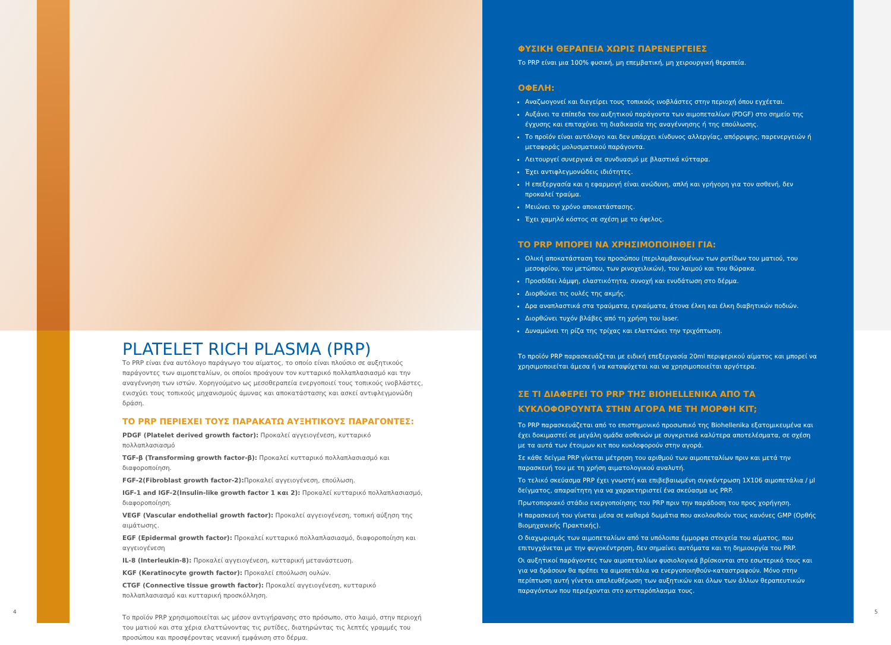PLATELET RICH PLASMA (PRP)
Το PRP είναι ένα αυτόλογο παράγωγο του αίματος, το οποίο είναι πλούσιο σε αυξητικούς παράγοντες των αιμοπεταλίων, οι οποίοι προάγουν τον κυτταρικό πολλαπλασιασμό και την αναγέννηση των ιστών. Χορηγούμενο ως μεσοθεραπεία ενεργοποιεί τους τοπικούς ινοβλάστες, ενισχύει τους τοπικούς μηχανισμούς άμυνας και αποκατάστασης και ασκεί αντιφλεγμονώδη δράση.
ΤΟ PRP ΠΕΡΙΕΧΕΙ ΤΟΥΣ ΠΑΡΑΚΑΤΩ ΑΥΞΗΤΙΚΟΥΣ ΠΑΡΑΓΟΝΤΕΣ:
PDGF (Platelet derived growth factor): Προκαλεί αγγειογένεση, κυτταρικό πολλαπλασιασμό
TGF-β (Transforming growth factor-β): Προκαλεί κυτταρικό πολλαπλασιασμό και διαφοροποίηση.
FGF-2(Fibroblast growth factor-2): Προκαλεί αγγειογένεση, επούλωση.
IGF-1 and IGF-2(Insulin-like growth factor 1 και 2): Προκαλεί κυτταρικό πολλαπλασιασμό, διαφοροποίηση.
VEGF (Vascular endothelial growth factor): Προκαλεί αγγειογένεση, τοπική αύξηση της αιμάτωσης.
EGF (Epidermal growth factor): Προκαλεί κυτταρικό πολλαπλασιασμό, διαφοροποίηση και αγγειογένεση
IL-8 (Interleukin-8): Προκαλεί αγγειογένεση, κυτταρική μετανάστευση.
KGF (Keratinocyte growth factor): Προκαλεί επούλωση ουλών.
CTGF (Connective tissue growth factor): Προκαλεί αγγειογένεση, κυτταρικό πολλαπλασιασμό και κυτταρική προσκόλληση.
Το προϊόν PRP χρησιμοποιείται ως μέσον αντιγήρανσης στο πρόσωπο, στο λαιμό, στην περιοχή του ματιού και στα χέρια ελαττώνοντας τις ρυτίδες, διατηρώντας τις λεπτές γραμμές του προσώπου και προσφέροντας νεανική εμφάνιση στο δέρμα.
4
ΦΥΣΙΚΗ ΘΕΡΑΠΕΙΑ ΧΩΡΙΣ ΠΑΡΕΝΕΡΓΕΙΕΣ
Το PRP είναι μια 100% φυσική, μη επεμβατική, μη χειρουργική θεραπεία.
ΟΦΕΛΗ:
Αναζωογονεί και διεγείρει τους τοπικούς ινοβλάστες στην περιοχή όπου εγχέεται.
Αυξάνει τα επίπεδα του αυξητικού παράγοντα των αιμοπεταλίων (PDGF) στο σημείο της έγχυσης και επιταχύνει τη διαδικασία της αναγέννησης ή της επούλωσης.
Το προϊόν είναι αυτόλογο και δεν υπάρχει κίνδυνος αλλεργίας, απόρριψης, παρενεργειών ή μεταφοράς μολυσματικού παράγοντα.
Λειτουργεί συνεργικά σε συνδυασμό με βλαστικά κύτταρα.
Έχει αντιφλεγμονώδεις ιδιότητες.
Η επεξεργασία και η εφαρμογή είναι ανώδυνη, απλή και γρήγορη για τον ασθενή, δεν προκαλεί τραύμα.
Μειώνει το χρόνο αποκατάστασης.
Έχει χαμηλό κόστος σε σχέση με το όφελος.
ΤΟ PRP ΜΠΟΡΕΙ ΝΑ ΧΡΗΣΙΜΟΠΟΙΗΘΕΙ ΓΙΑ:
Ολική αποκατάσταση του προσώπου (περιλαμβανομένων των ρυτίδων του ματιού, του μεσοφρίου, του μετώπου, των ρινοχειλικών), του λαιμού και του θώρακα.
Προσδίδει λάμψη, ελαστικότητα, συνοχή και ενυδάτωση στο δέρμα.
Διορθώνει τις ουλές της ακμής.
Δρα αναπλαστικά στα τραύματα, εγκαύματα, άτονα έλκη και έλκη διαβητικών ποδιών.
Διορθώνει τυχόν βλάβες από τη χρήση του laser.
Δυναμώνει τη ρίζα της τρίχας και ελαττώνει την τριχόπτωση.
Το προϊόν PRP παρασκευάζεται με ειδική επεξεργασία 20ml περιφερικού αίματος και μπορεί να χρησιμοποιείται άμεσα ή να καταψύχεται και να χρησιμοποιείται αργότερα.
ΣΕ ΤΙ ΔΙΑΦΕΡΕΙ ΤΟ PRP ΤΗΣ BIOHELLENIKA ΑΠΟ ΤΑ ΚΥΚΛΟΦΟΡΟΥΝΤΑ ΣΤΗΝ ΑΓΟΡΑ ΜΕ ΤΗ ΜΟΡΦΗ KIT;
Το PRP παρασκευάζεται από το επιστημονικό προσωπικό της Biohellenika εξατομικευμένα και έχει δοκιμαστεί σε μεγάλη ομάδα ασθενών με συγκριτικά καλύτερα αποτελέσματα, σε σχέση με τα αυτά των έτοιμων κιτ που κυκλοφορούν στην αγορά.
Σε κάθε δείγμα PRP γίνεται μέτρηση του αριθμού των αιμοπεταλίων πριν και μετά την παρασκευή του με τη χρήση αιματολογικού αναλυτή.
Το τελικό σκεύασμα PRP έχει γνωστή και επιβεβαιωμένη συγκέντρωση 1Χ106 αιμοπετάλια / μl δείγματος, απαραίτητη για να χαρακτηριστεί ένα σκεύασμα ως PRP.
Πρωτοποριακό στάδιο ενεργοποίησης του PRP πριν την παράδοση του προς χορήγηση.
Η παρασκευή του γίνεται μέσα σε καθαρά δωμάτια που ακολουθούν τους κανόνες GMP (Ορθής Βιομηχανικής Πρακτικής).
Ο διαχωρισμός των αιμοπεταλίων από τα υπόλοιπα έμμορφα στοιχεία του αίματος, που επιτυγχάνεται με την φυγοκέντρηση, δεν σημαίνει αυτόματα και τη δημιουργία του PRP.
Οι αυξητικοί παράγοντες των αιμοπεταλίων φυσιολογικά βρίσκονται στο εσωτερικό τους και για να δράσουν θα πρέπει τα αιμοπετάλια να ενεργοποιηθούν-καταστραφούν. Μόνο στην περίπτωση αυτή γίνεται απελευθέρωση των αυξητικών και όλων των άλλων θεραπευτικών παραγόντων που περιέχονται στο κυτταρόπλασμα τους.
5